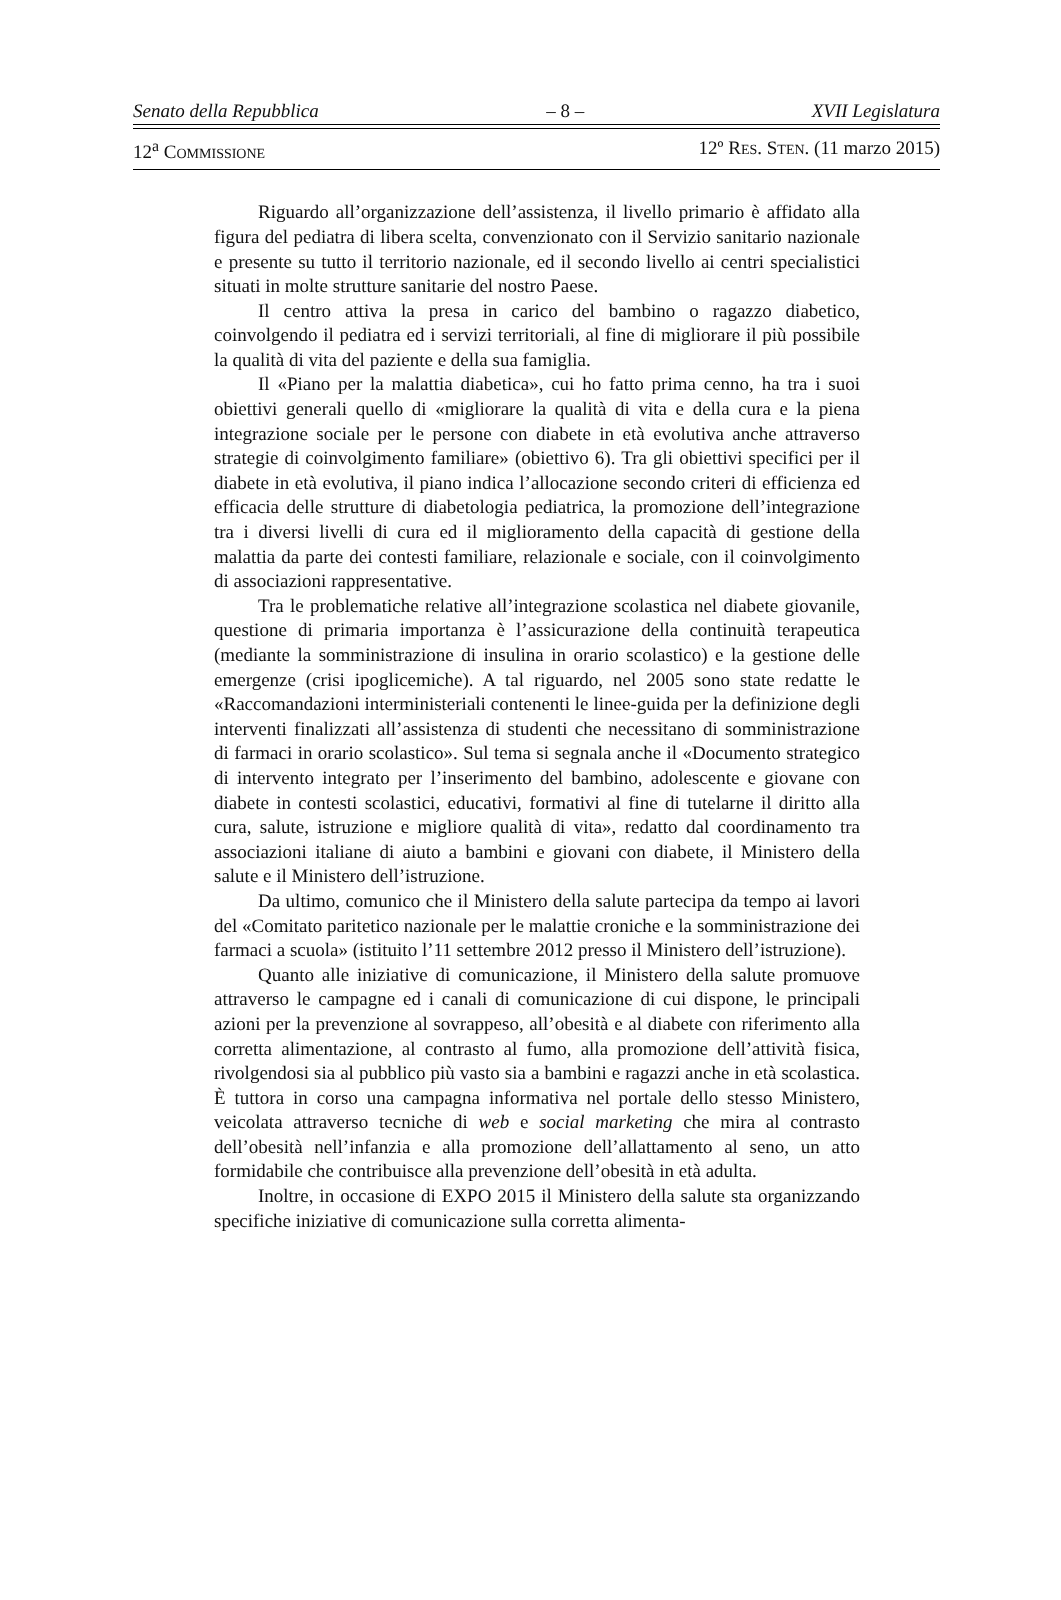Senato della Repubblica – 8 – XVII Legislatura
12<sup>a</sup> COMMISSIONE 12º RES. STEN. (11 marzo 2015)
Riguardo all’organizzazione dell’assistenza, il livello primario è affidato alla figura del pediatra di libera scelta, convenzionato con il Servizio sanitario nazionale e presente su tutto il territorio nazionale, ed il secondo livello ai centri specialistici situati in molte strutture sanitarie del nostro Paese.
Il centro attiva la presa in carico del bambino o ragazzo diabetico, coinvolgendo il pediatra ed i servizi territoriali, al fine di migliorare il più possibile la qualità di vita del paziente e della sua famiglia.
Il «Piano per la malattia diabetica», cui ho fatto prima cenno, ha tra i suoi obiettivi generali quello di «migliorare la qualità di vita e della cura e la piena integrazione sociale per le persone con diabete in età evolutiva anche attraverso strategie di coinvolgimento familiare» (obiettivo 6). Tra gli obiettivi specifici per il diabete in età evolutiva, il piano indica l’allocazione secondo criteri di efficienza ed efficacia delle strutture di diabetologia pediatrica, la promozione dell’integrazione tra i diversi livelli di cura ed il miglioramento della capacità di gestione della malattia da parte dei contesti familiare, relazionale e sociale, con il coinvolgimento di associazioni rappresentative.
Tra le problematiche relative all’integrazione scolastica nel diabete giovanile, questione di primaria importanza è l’assicurazione della continuità terapeutica (mediante la somministrazione di insulina in orario scolastico) e la gestione delle emergenze (crisi ipoglicemiche). A tal riguardo, nel 2005 sono state redatte le «Raccomandazioni interministeriali contenenti le linee-guida per la definizione degli interventi finalizzati all’assistenza di studenti che necessitano di somministrazione di farmaci in orario scolastico». Sul tema si segnala anche il «Documento strategico di intervento integrato per l’inserimento del bambino, adolescente e giovane con diabete in contesti scolastici, educativi, formativi al fine di tutelarne il diritto alla cura, salute, istruzione e migliore qualità di vita», redatto dal coordinamento tra associazioni italiane di aiuto a bambini e giovani con diabete, il Ministero della salute e il Ministero dell’istruzione.
Da ultimo, comunico che il Ministero della salute partecipa da tempo ai lavori del «Comitato paritetico nazionale per le malattie croniche e la somministrazione dei farmaci a scuola» (istituito l’11 settembre 2012 presso il Ministero dell’istruzione).
Quanto alle iniziative di comunicazione, il Ministero della salute promuove attraverso le campagne ed i canali di comunicazione di cui dispone, le principali azioni per la prevenzione al sovrappeso, all’obesità e al diabete con riferimento alla corretta alimentazione, al contrasto al fumo, alla promozione dell’attività fisica, rivolgendosi sia al pubblico più vasto sia a bambini e ragazzi anche in età scolastica. È tuttora in corso una campagna informativa nel portale dello stesso Ministero, veicolata attraverso tecniche di web e social marketing che mira al contrasto dell’obesità nell’infanzia e alla promozione dell’allattamento al seno, un atto formidabile che contribuisce alla prevenzione dell’obesità in età adulta.
Inoltre, in occasione di EXPO 2015 il Ministero della salute sta organizzando specifiche iniziative di comunicazione sulla corretta alimenta-